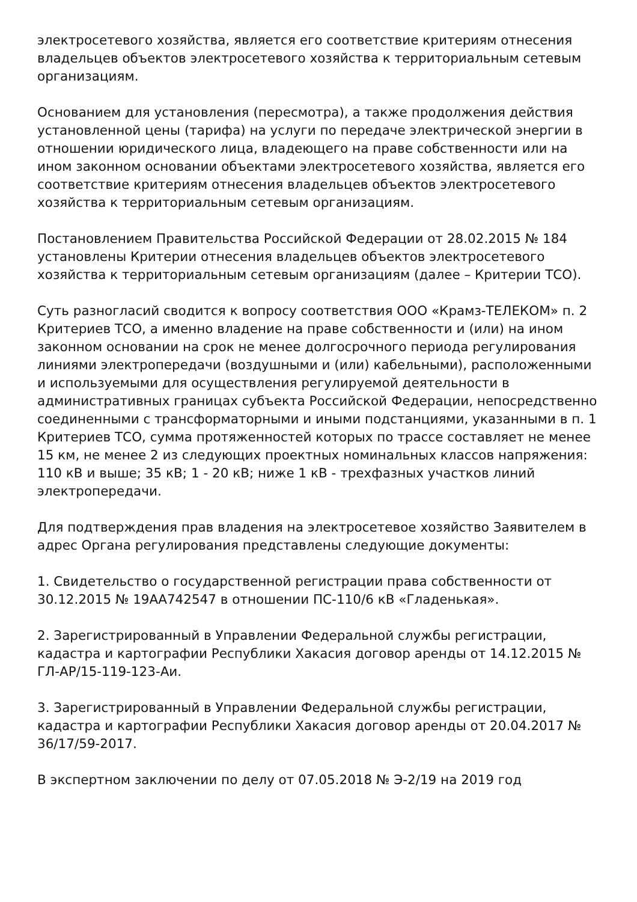электросетевого хозяйства, является его соответствие критериям отнесения владельцев объектов электросетевого хозяйства к территориальным сетевым организациям.
Основанием для установления (пересмотра), а также продолжения действия установленной цены (тарифа) на услуги по передаче электрической энергии в отношении юридического лица, владеющего на праве собственности или на ином законном основании объектами электросетевого хозяйства, является его соответствие критериям отнесения владельцев объектов электросетевого хозяйства к территориальным сетевым организациям.
Постановлением Правительства Российской Федерации от 28.02.2015 № 184 установлены Критерии отнесения владельцев объектов электросетевого хозяйства к территориальным сетевым организациям (далее – Критерии ТСО).
Суть разногласий сводится к вопросу соответствия ООО «Крамз-ТЕЛЕКОМ» п. 2 Критериев ТСО, а именно владение на праве собственности и (или) на ином законном основании на срок не менее долгосрочного периода регулирования линиями электропередачи (воздушными и (или) кабельными), расположенными и используемыми для осуществления регулируемой деятельности в административных границах субъекта Российской Федерации, непосредственно соединенными с трансформаторными и иными подстанциями, указанными в п. 1 Критериев ТСО, сумма протяженностей которых по трассе составляет не менее 15 км, не менее 2 из следующих проектных номинальных классов напряжения: 110 кВ и выше; 35 кВ; 1 - 20 кВ; ниже 1 кВ - трехфазных участков линий электропередачи.
Для подтверждения прав владения на электросетевое хозяйство Заявителем в адрес Органа регулирования представлены следующие документы:
1. Свидетельство о государственной регистрации права собственности от 30.12.2015 № 19АА742547 в отношении ПС-110/6 кВ «Гладенькая».
2. Зарегистрированный в Управлении Федеральной службы регистрации, кадастра и картографии Республики Хакасия договор аренды от 14.12.2015 № ГЛ-АР/15-119-123-Аи.
3. Зарегистрированный в Управлении Федеральной службы регистрации, кадастра и картографии Республики Хакасия договор аренды от 20.04.2017 № 36/17/59-2017.
В экспертном заключении по делу от 07.05.2018 № Э-2/19 на 2019 год